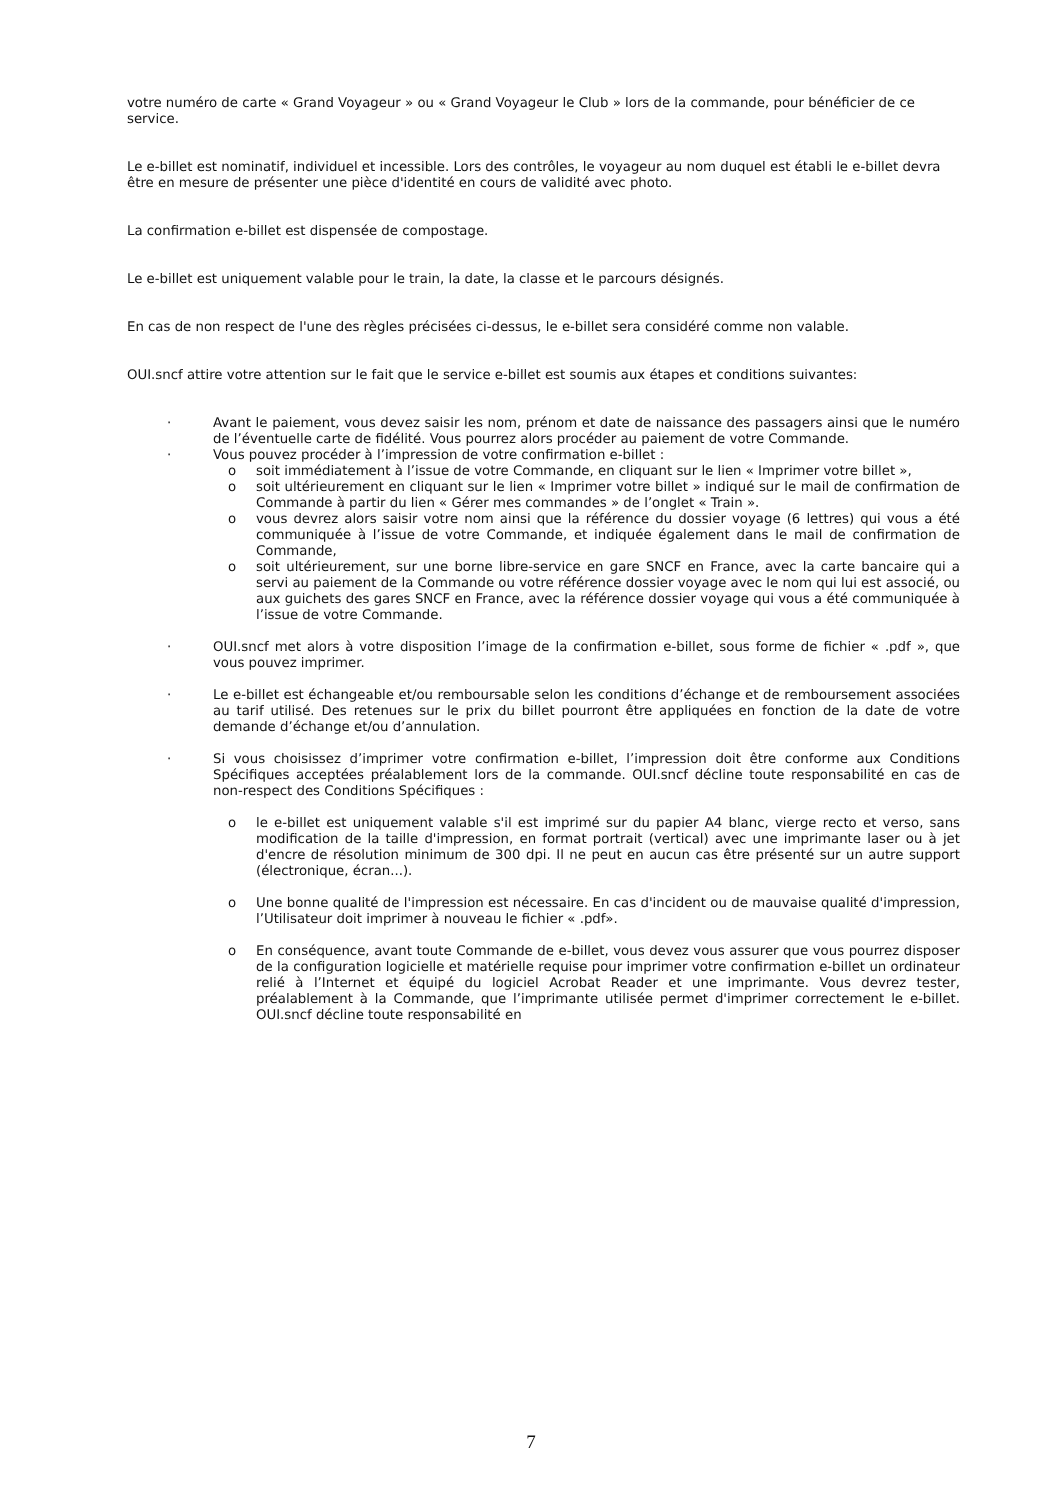votre numéro de carte « Grand Voyageur » ou « Grand Voyageur le Club » lors de la commande, pour bénéficier de ce service.
Le e-billet est nominatif, individuel et incessible. Lors des contrôles, le voyageur au nom duquel est établi le e-billet devra être en mesure de présenter une pièce d'identité en cours de validité avec photo.
La confirmation e-billet est dispensée de compostage.
Le e-billet est uniquement valable pour le train, la date, la classe et le parcours désignés.
En cas de non respect de l'une des règles précisées ci-dessus, le e-billet sera considéré comme non valable.
OUI.sncf attire votre attention sur le fait que le service e-billet est soumis aux étapes et conditions suivantes:
· Avant le paiement, vous devez saisir les nom, prénom et date de naissance des passagers ainsi que le numéro de l’éventuelle carte de fidélité. Vous pourrez alors procéder au paiement de votre Commande.
· Vous pouvez procéder à l’impression de votre confirmation e-billet :
o soit immédiatement à l’issue de votre Commande, en cliquant sur le lien « Imprimer votre billet »,
o soit ultérieurement en cliquant sur le lien « Imprimer votre billet » indiqué sur le mail de confirmation de Commande à partir du lien « Gérer mes commandes » de l’onglet « Train ».
o vous devrez alors saisir votre nom ainsi que la référence du dossier voyage (6 lettres) qui vous a été communiquée à l’issue de votre Commande, et indiquée également dans le mail de confirmation de Commande,
o soit ultérieurement, sur une borne libre-service en gare SNCF en France, avec la carte bancaire qui a servi au paiement de la Commande ou votre référence dossier voyage avec le nom qui lui est associé, ou aux guichets des gares SNCF en France, avec la référence dossier voyage qui vous a été communiquée à l’issue de votre Commande.
· OUI.sncf met alors à votre disposition l’image de la confirmation e-billet, sous forme de fichier « .pdf », que vous pouvez imprimer.
· Le e-billet est échangeable et/ou remboursable selon les conditions d’échange et de remboursement associées au tarif utilisé. Des retenues sur le prix du billet pourront être appliquées en fonction de la date de votre demande d’échange et/ou d’annulation.
· Si vous choisissez d’imprimer votre confirmation e-billet, l’impression doit être conforme aux Conditions Spécifiques acceptées préalablement lors de la commande. OUI.sncf décline toute responsabilité en cas de non-respect des Conditions Spécifiques :
o le e-billet est uniquement valable s'il est imprimé sur du papier A4 blanc, vierge recto et verso, sans modification de la taille d'impression, en format portrait (vertical) avec une imprimante laser ou à jet d'encre de résolution minimum de 300 dpi. Il ne peut en aucun cas être présenté sur un autre support (électronique, écran...).
o Une bonne qualité de l'impression est nécessaire. En cas d'incident ou de mauvaise qualité d'impression, l’Utilisateur doit imprimer à nouveau le fichier « .pdf».
o En conséquence, avant toute Commande de e-billet, vous devez vous assurer que vous pourrez disposer de la configuration logicielle et matérielle requise pour imprimer votre confirmation e-billet un ordinateur relié à l’Internet et équipé du logiciel Acrobat Reader et une imprimante. Vous devrez tester, préalablement à la Commande, que l’imprimante utilisée permet d'imprimer correctement le e-billet. OUI.sncf décline toute responsabilité en
7